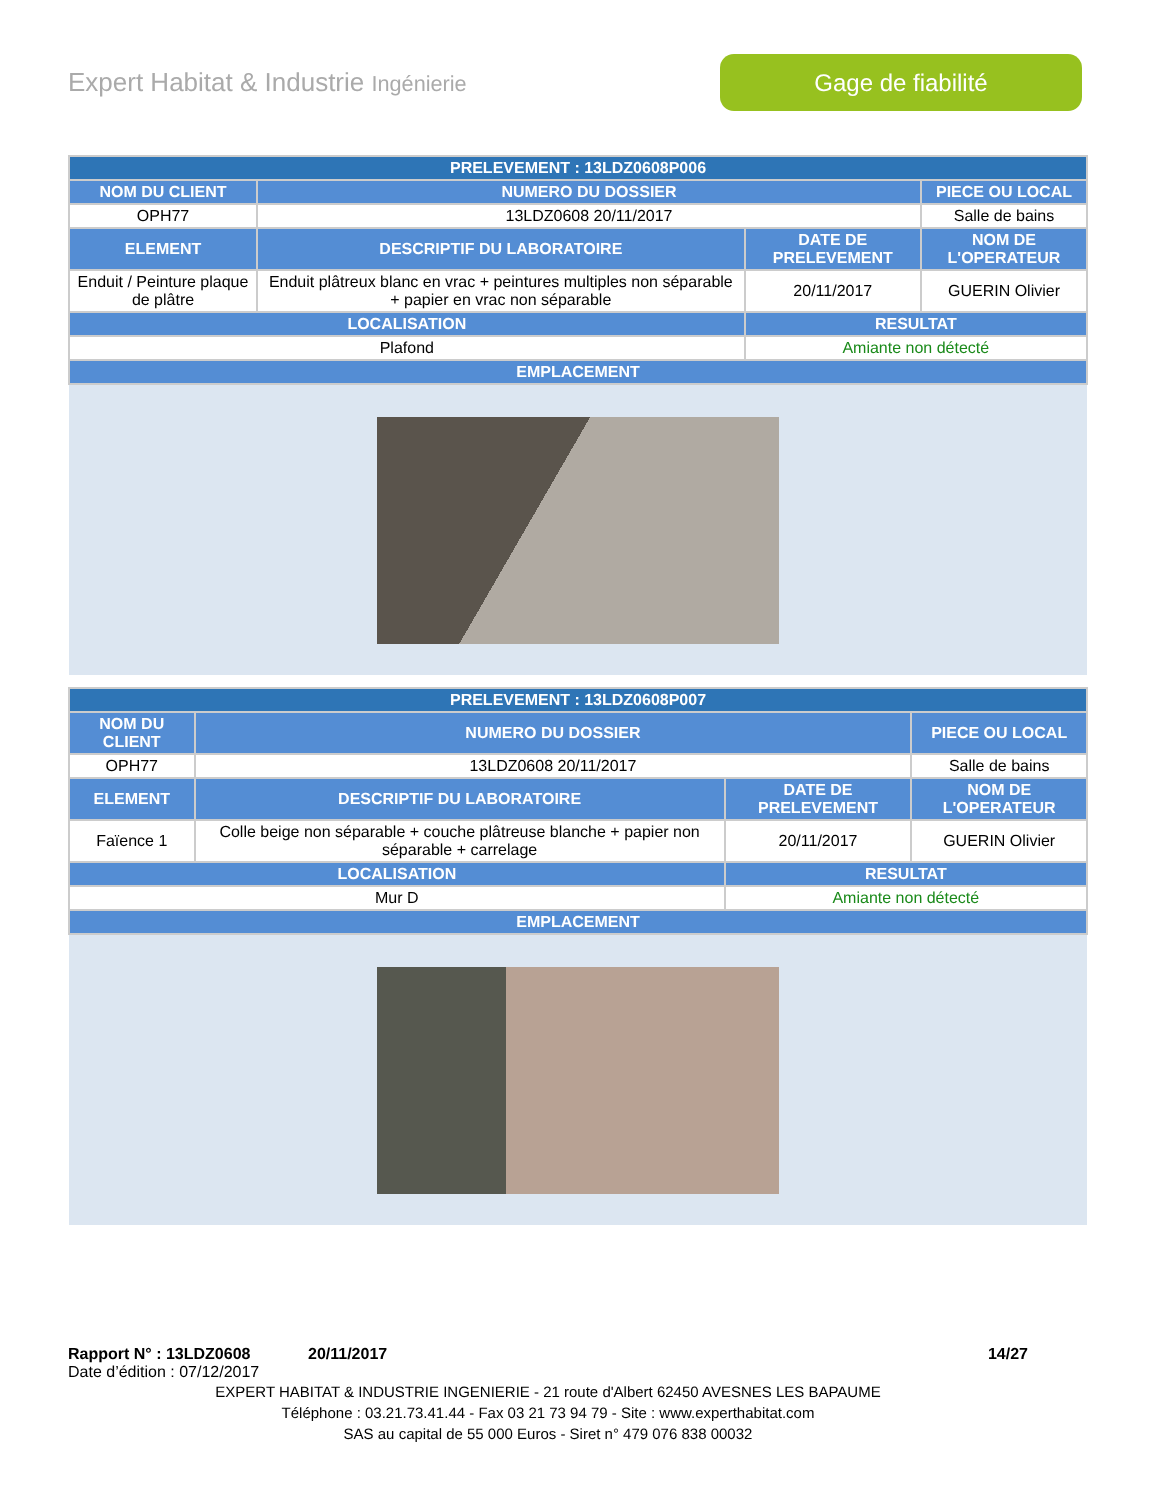Expert Habitat & Industrie Ingénierie
Gage de fiabilité
| PRELEVEMENT : 13LDZ0608P006 | | | |
| --- | --- | --- | --- |
| NOM DU CLIENT | NUMERO DU DOSSIER | | PIECE OU LOCAL |
| OPH77 | 13LDZ0608 20/11/2017 | | Salle de bains |
| ELEMENT | DESCRIPTIF DU LABORATOIRE | DATE DE PRELEVEMENT | NOM DE L'OPERATEUR |
| Enduit / Peinture plaque de plâtre | Enduit plâtreux blanc en vrac + peintures multiples non séparable + papier en vrac non séparable | 20/11/2017 | GUERIN Olivier |
| LOCALISATION | | RESULTAT | |
| Plafond | | Amiante non détecté | |
| EMPLACEMENT | | | |
| PRELEVEMENT : 13LDZ0608P007 | | | |
| --- | --- | --- | --- |
| NOM DU CLIENT | NUMERO DU DOSSIER | | PIECE OU LOCAL |
| OPH77 | 13LDZ0608 20/11/2017 | | Salle de bains |
| ELEMENT | DESCRIPTIF DU LABORATOIRE | DATE DE PRELEVEMENT | NOM DE L'OPERATEUR |
| Faïence 1 | Colle beige non séparable + couche plâtreuse blanche + papier non séparable + carrelage | 20/11/2017 | GUERIN Olivier |
| LOCALISATION | | RESULTAT | |
| Mur D | | Amiante non détecté | |
| EMPLACEMENT | | | |
Rapport N° : 13LDZ0608 20/11/2017 14/27
Date d’édition : 07/12/2017
EXPERT HABITAT & INDUSTRIE INGENIERIE - 21 route d'Albert 62450 AVESNES LES BAPAUME
Téléphone : 03.21.73.41.44 - Fax 03 21 73 94 79 - Site : www.experthabitat.com
SAS au capital de 55 000 Euros - Siret n° 479 076 838 00032